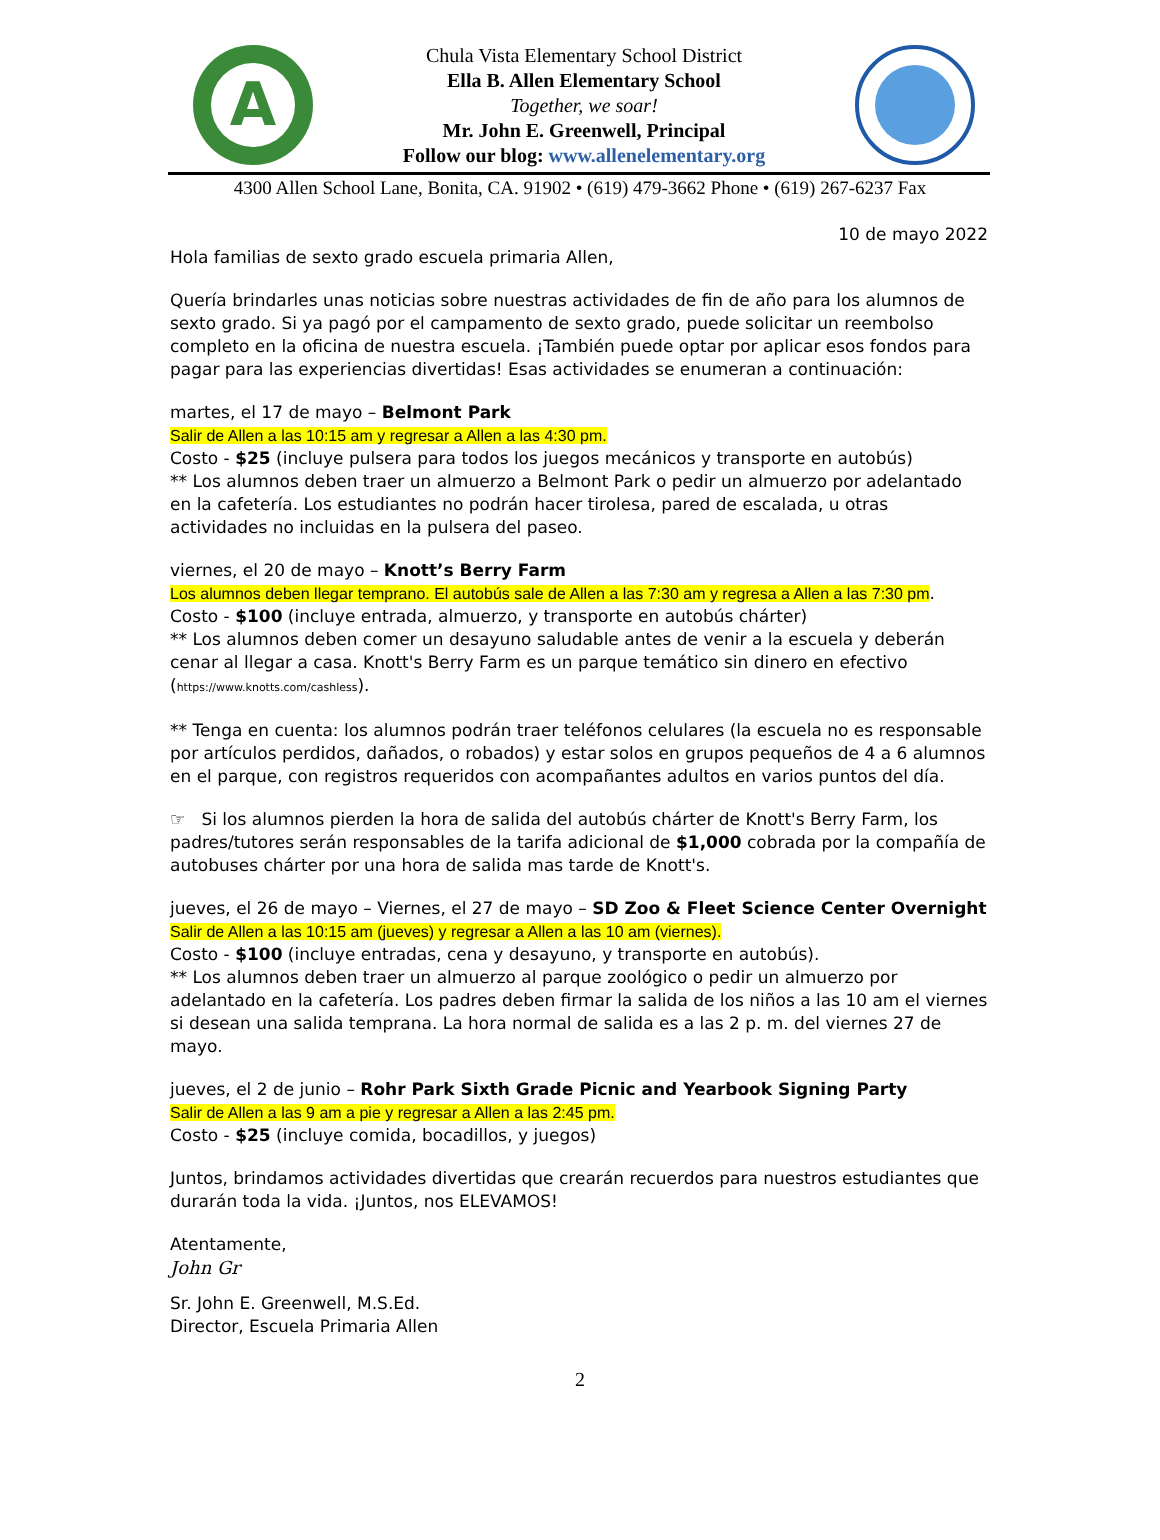A
Chula Vista Elementary School District
Ella B. Allen Elementary School
Together, we soar!
Mr. John E. Greenwell, Principal
Follow our blog: www.allenelementary.org
4300 Allen School Lane, Bonita, CA. 91902 • (619) 479-3662 Phone • (619) 267-6237 Fax
10 de mayo 2022
Hola familias de sexto grado escuela primaria Allen,
Quería brindarles unas noticias sobre nuestras actividades de fin de año para los alumnos de sexto grado. Si ya pagó por el campamento de sexto grado, puede solicitar un reembolso completo en la oficina de nuestra escuela. ¡También puede optar por aplicar esos fondos para pagar para las experiencias divertidas! Esas actividades se enumeran a continuación:
martes, el 17 de mayo – Belmont Park
Salir de Allen a las 10:15 am y regresar a Allen a las 4:30 pm.
Costo - $25 (incluye pulsera para todos los juegos mecánicos y transporte en autobús)
** Los alumnos deben traer un almuerzo a Belmont Park o pedir un almuerzo por adelantado en la cafetería. Los estudiantes no podrán hacer tirolesa, pared de escalada, u otras actividades no incluidas en la pulsera del paseo.
viernes, el 20 de mayo – Knott’s Berry Farm
Los alumnos deben llegar temprano. El autobús sale de Allen a las 7:30 am y regresa a Allen a las 7:30 pm.
Costo - $100 (incluye entrada, almuerzo, y transporte en autobús chárter)
** Los alumnos deben comer un desayuno saludable antes de venir a la escuela y deberán cenar al llegar a casa. Knott's Berry Farm es un parque temático sin dinero en efectivo (https://www.knotts.com/cashless).
** Tenga en cuenta: los alumnos podrán traer teléfonos celulares (la escuela no es responsable por artículos perdidos, dañados, o robados) y estar solos en grupos pequeños de 4 a 6 alumnos en el parque, con registros requeridos con acompañantes adultos en varios puntos del día.
☞ Si los alumnos pierden la hora de salida del autobús chárter de Knott's Berry Farm, los padres/tutores serán responsables de la tarifa adicional de $1,000 cobrada por la compañía de autobuses chárter por una hora de salida mas tarde de Knott's.
jueves, el 26 de mayo – Viernes, el 27 de mayo – SD Zoo & Fleet Science Center Overnight
Salir de Allen a las 10:15 am (jueves) y regresar a Allen a las 10 am (viernes).
Costo - $100 (incluye entradas, cena y desayuno, y transporte en autobús).
** Los alumnos deben traer un almuerzo al parque zoológico o pedir un almuerzo por adelantado en la cafetería. Los padres deben firmar la salida de los niños a las 10 am el viernes si desean una salida temprana. La hora normal de salida es a las 2 p. m. del viernes 27 de mayo.
jueves, el 2 de junio – Rohr Park Sixth Grade Picnic and Yearbook Signing Party
Salir de Allen a las 9 am a pie y regresar a Allen a las 2:45 pm.
Costo - $25 (incluye comida, bocadillos, y juegos)
Juntos, brindamos actividades divertidas que crearán recuerdos para nuestros estudiantes que durarán toda la vida. ¡Juntos, nos ELEVAMOS!
Atentamente,
John Gr
Sr. John E. Greenwell, M.S.Ed.
Director, Escuela Primaria Allen
2